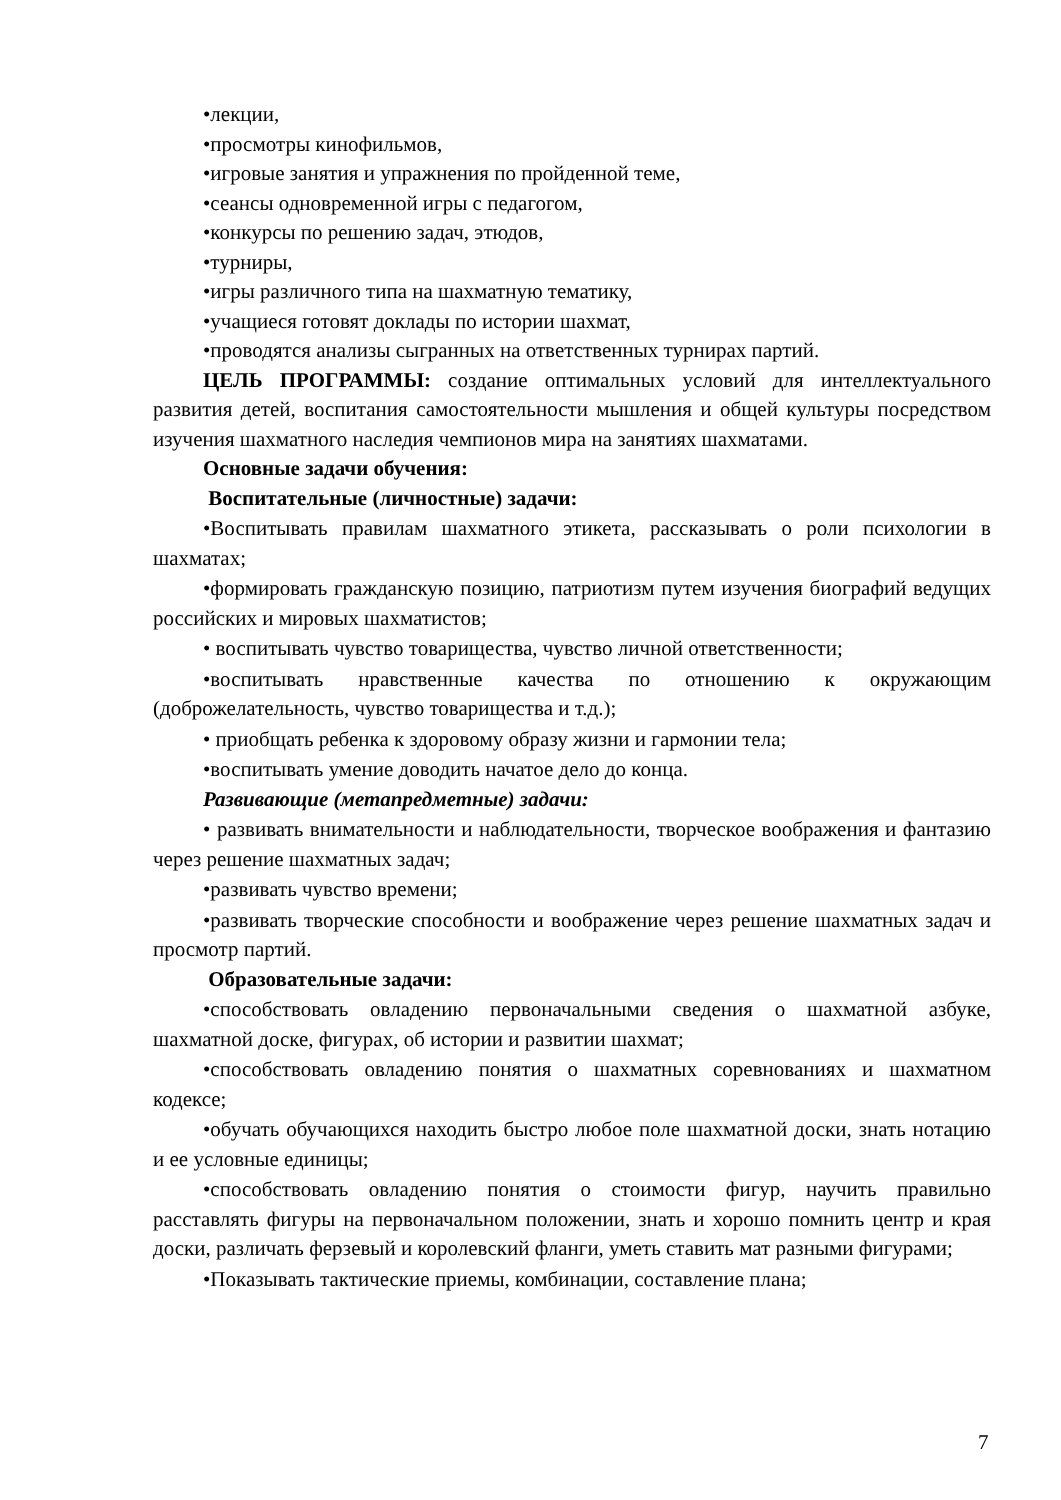•лекции,
•просмотры кинофильмов,
•игровые занятия и упражнения по пройденной теме,
•сеансы одновременной игры с педагогом,
•конкурсы по решению задач, этюдов,
•турниры,
•игры различного типа на шахматную тематику,
•учащиеся готовят доклады по истории шахмат,
•проводятся анализы сыгранных на ответственных турнирах партий.
ЦЕЛЬ ПРОГРАММЫ: создание оптимальных условий для интеллектуального развития детей, воспитания самостоятельности мышления и общей культуры посредством изучения шахматного наследия чемпионов мира на занятиях шахматами.
Основные задачи обучения:
Воспитательные (личностные) задачи:
•Воспитывать правилам шахматного этикета, рассказывать о роли психологии в шахматах;
•формировать гражданскую позицию, патриотизм путем изучения биографий ведущих российских и мировых шахматистов;
• воспитывать чувство товарищества, чувство личной ответственности;
•воспитывать нравственные качества по отношению к окружающим (доброжелательность, чувство товарищества и т.д.);
• приобщать ребенка к здоровому образу жизни и гармонии тела;
•воспитывать умение доводить начатое дело до конца.
Развивающие (метапредметные) задачи:
• развивать внимательности и наблюдательности, творческое воображения и фантазию через решение шахматных задач;
•развивать чувство времени;
•развивать творческие способности и воображение через решение шахматных задач и просмотр партий.
Образовательные задачи:
•способствовать овладению первоначальными сведения о шахматной азбуке, шахматной доске, фигурах, об истории и развитии шахмат;
•способствовать овладению понятия о шахматных соревнованиях и шахматном кодексе;
•обучать обучающихся находить быстро любое поле шахматной доски, знать нотацию и ее условные единицы;
•способствовать овладению понятия о стоимости фигур, научить правильно расставлять фигуры на первоначальном положении, знать и хорошо помнить центр и края доски, различать ферзевый и королевский фланги, уметь ставить мат разными фигурами;
•Показывать тактические приемы, комбинации, составление плана;
7